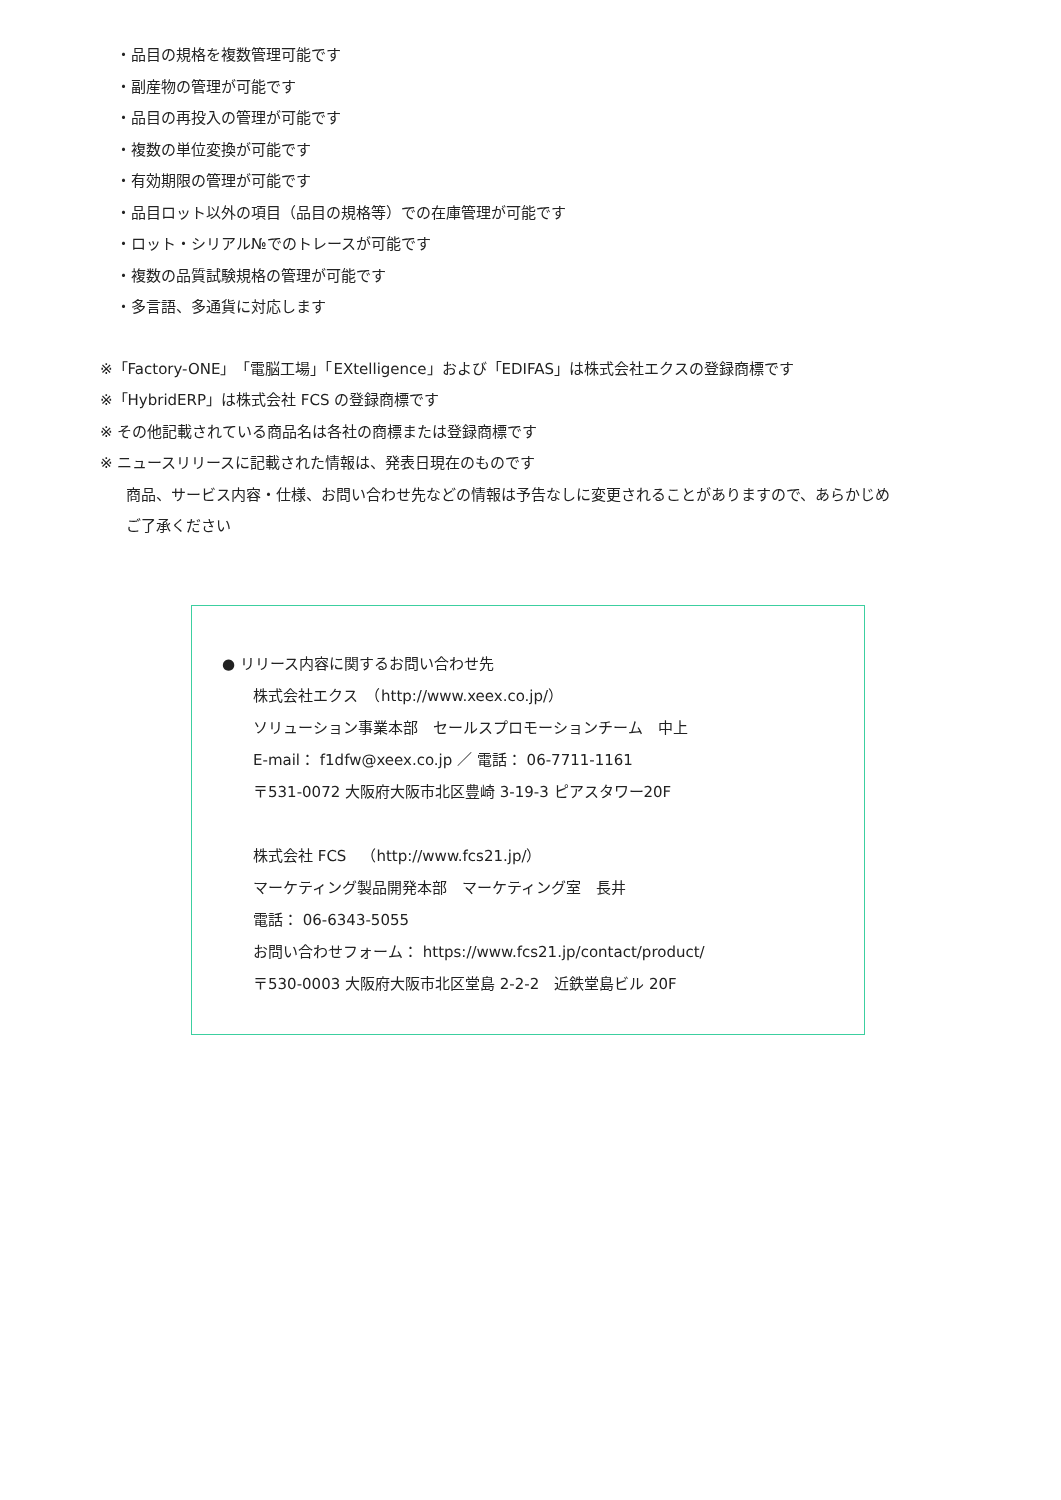・品目の規格を複数管理可能です
・副産物の管理が可能です
・品目の再投入の管理が可能です
・複数の単位変換が可能です
・有効期限の管理が可能です
・品目ロット以外の項目（品目の規格等）での在庫管理が可能です
・ロット・シリアル№でのトレースが可能です
・複数の品質試験規格の管理が可能です
・多言語、多通貨に対応します
※「Factory-ONE」「電脳工場」「EXtelligence」および「EDIFAS」は株式会社エクスの登録商標です
※「HybridERP」は株式会社 FCS の登録商標です
※ その他記載されている商品名は各社の商標または登録商標です
※ ニュースリリースに記載された情報は、発表日現在のものです
商品、サービス内容・仕様、お問い合わせ先などの情報は予告なしに変更されることがありますので、あらかじめ
ご了承ください
● リリース内容に関するお問い合わせ先
株式会社エクス　（http://www.xeex.co.jp/）
ソリューション事業本部　セールスプロモーションチーム　中上
E-mail： f1dfw@xeex.co.jp ／ 電話： 06-7711-1161
〒531-0072 大阪府大阪市北区豊崎 3-19-3 ピアスタワー20F
株式会社 FCS　（http://www.fcs21.jp/）
マーケティング製品開発本部　マーケティング室　長井
電話： 06-6343-5055
お問い合わせフォーム： https://www.fcs21.jp/contact/product/
〒530-0003 大阪府大阪市北区堂島 2-2-2　近鉄堂島ビル 20F